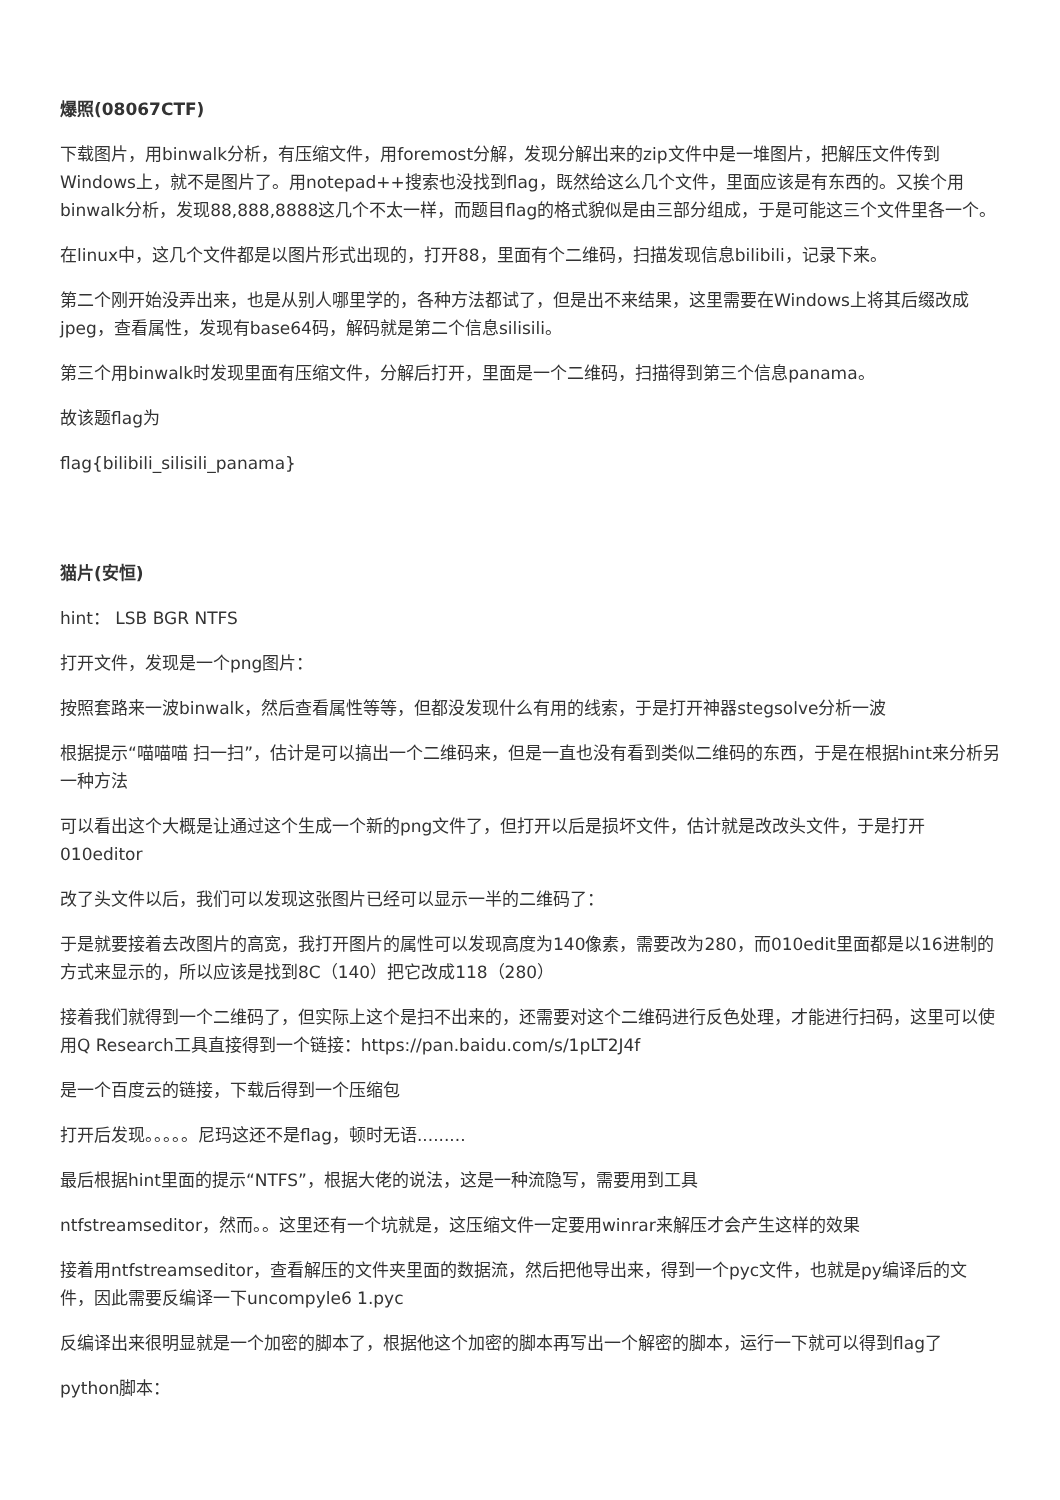爆照(08067CTF)
下载图片，用binwalk分析，有压缩文件，用foremost分解，发现分解出来的zip文件中是一堆图片，把解压文件传到Windows上，就不是图片了。用notepad++搜索也没找到flag，既然给这么几个文件，里面应该是有东西的。又挨个用binwalk分析，发现88,888,8888这几个不太一样，而题目flag的格式貌似是由三部分组成，于是可能这三个文件里各一个。
在linux中，这几个文件都是以图片形式出现的，打开88，里面有个二维码，扫描发现信息bilibili，记录下来。
第二个刚开始没弄出来，也是从别人哪里学的，各种方法都试了，但是出不来结果，这里需要在Windows上将其后缀改成jpeg，查看属性，发现有base64码，解码就是第二个信息silisili。
第三个用binwalk时发现里面有压缩文件，分解后打开，里面是一个二维码，扫描得到第三个信息panama。
故该题flag为
flag{bilibili_silisili_panama}
猫片(安恒)
hint： LSB BGR NTFS
打开文件，发现是一个png图片：
按照套路来一波binwalk，然后查看属性等等，但都没发现什么有用的线索，于是打开神器stegsolve分析一波
根据提示“喵喵喵 扫一扫”，估计是可以搞出一个二维码来，但是一直也没有看到类似二维码的东西，于是在根据hint来分析另一种方法
可以看出这个大概是让通过这个生成一个新的png文件了，但打开以后是损坏文件，估计就是改改头文件，于是打开010editor
改了头文件以后，我们可以发现这张图片已经可以显示一半的二维码了：
于是就要接着去改图片的高宽，我打开图片的属性可以发现高度为140像素，需要改为280，而010edit里面都是以16进制的方式来显示的，所以应该是找到8C（140）把它改成118（280）
接着我们就得到一个二维码了，但实际上这个是扫不出来的，还需要对这个二维码进行反色处理，才能进行扫码，这里可以使用Q Research工具直接得到一个链接：https://pan.baidu.com/s/1pLT2J4f
是一个百度云的链接，下载后得到一个压缩包
打开后发现。。。。。尼玛这还不是flag，顿时无语.........
最后根据hint里面的提示“NTFS”，根据大佬的说法，这是一种流隐写，需要用到工具
ntfstreamseditor，然而。。这里还有一个坑就是，这压缩文件一定要用winrar来解压才会产生这样的效果
接着用ntfstreamseditor，查看解压的文件夹里面的数据流，然后把他导出来，得到一个pyc文件，也就是py编译后的文件，因此需要反编译一下uncompyle6 1.pyc
反编译出来很明显就是一个加密的脚本了，根据他这个加密的脚本再写出一个解密的脚本，运行一下就可以得到flag了
python脚本：